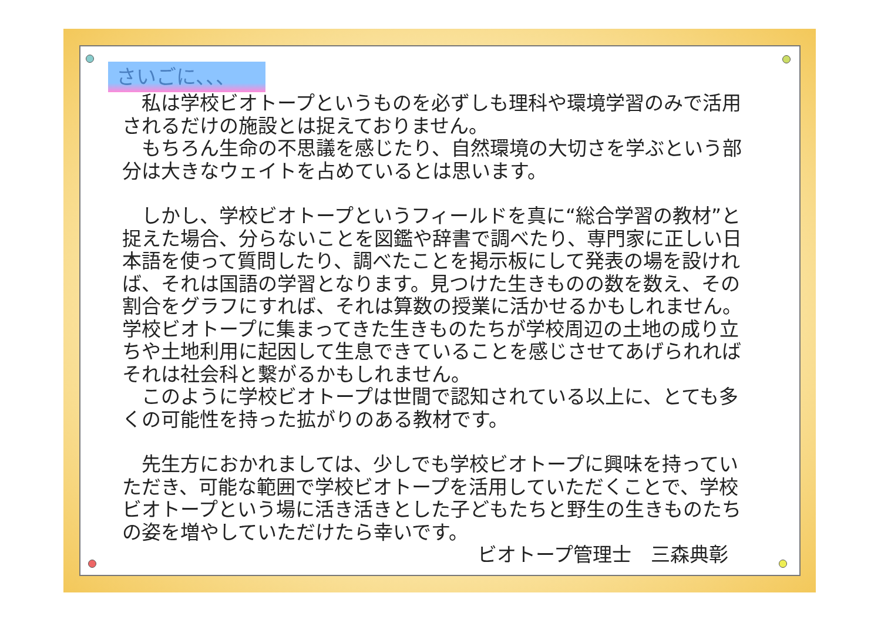さいごに、、、
　私は学校ビオトープというものを必ずしも理科や環境学習のみで活用されるだけの施設とは捉えておりません。
　もちろん生命の不思議を感じたり、自然環境の大切さを学ぶという部分は大きなウェイトを占めているとは思います。
　しかし、学校ビオトープというフィールドを真に“総合学習の教材”と捉えた場合、分らないことを図鑑や辞書で調べたり、専門家に正しい日本語を使って質問したり、調べたことを掲示板にして発表の場を設ければ、それは国語の学習となります。見つけた生きものの数を数え、その割合をグラフにすれば、それは算数の授業に活かせるかもしれません。学校ビオトープに集まってきた生きものたちが学校周辺の土地の成り立ちや土地利用に起因して生息できていることを感じさせてあげられればそれは社会科と繋がるかもしれません。
　このように学校ビオトープは世間で認知されている以上に、とても多くの可能性を持った拡がりのある教材です。
　先生方におかれましては、少しでも学校ビオトープに興味を持っていただき、可能な範囲で学校ビオトープを活用していただくことで、学校ビオトープという場に活き活きとした子どもたちと野生の生きものたちの姿を増やしていただけたら幸いです。
ビオトープ管理士　三森典彰